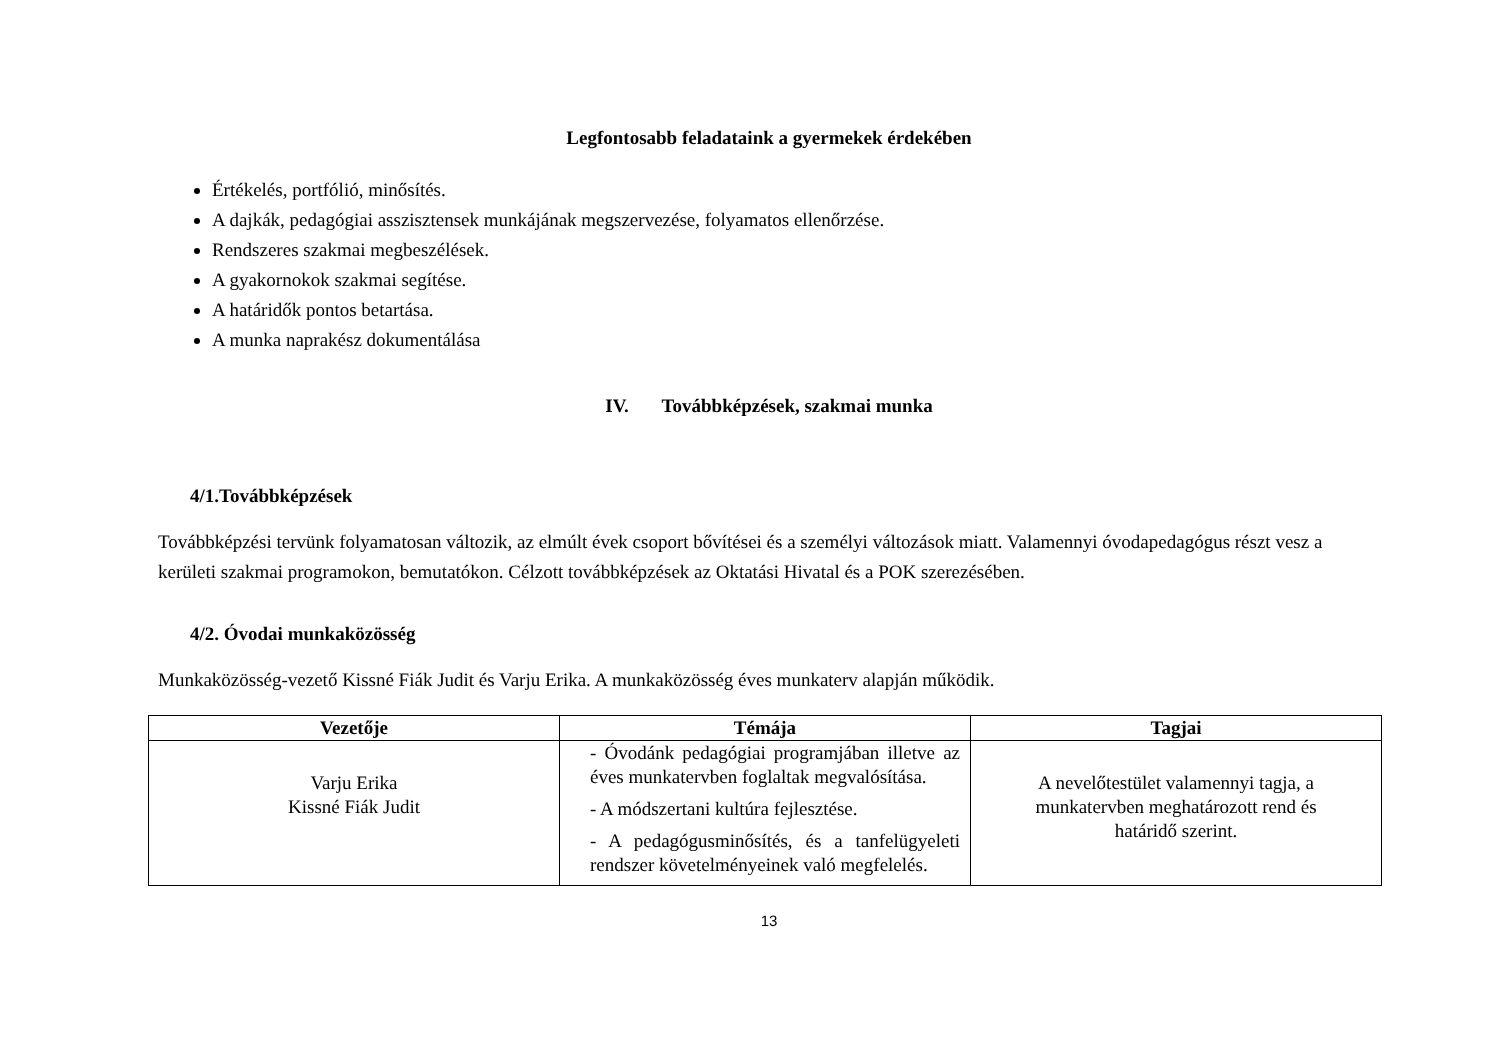Legfontosabb feladataink a gyermekek érdekében
Értékelés, portfólió, minősítés.
A dajkák, pedagógiai asszisztensek munkájának megszervezése, folyamatos ellenőrzése.
Rendszeres szakmai megbeszélések.
A gyakornokok szakmai segítése.
A határidők pontos betartása.
A munka naprakész dokumentálása
IV. Továbbképzések, szakmai munka
4/1.Továbbképzések
Továbbképzési tervünk folyamatosan változik, az elmúlt évek csoport bővítései és a személyi változások miatt. Valamennyi óvodapedagógus részt vesz a kerületi szakmai programokon, bemutatókon. Célzott továbbképzések az Oktatási Hivatal és a POK szerezésében.
4/2. Óvodai munkaközösség
Munkaközösség-vezető Kissné Fiák Judit és Varju Erika. A munkaközösség éves munkaterv alapján működik.
| Vezetője | Témája | Tagjai |
| --- | --- | --- |
| Varju Erika Kissné Fiák Judit | - Óvodánk pedagógiai programjában illetve az éves munkatervben foglaltak megvalósítása. - A módszertani kultúra fejlesztése. - A pedagógusminősítés, és a tanfelügyeleti rendszer követelményeinek való megfelelés. | A nevelőtestület valamennyi tagja, a munkatervben meghatározott rend és határidő szerint. |
13